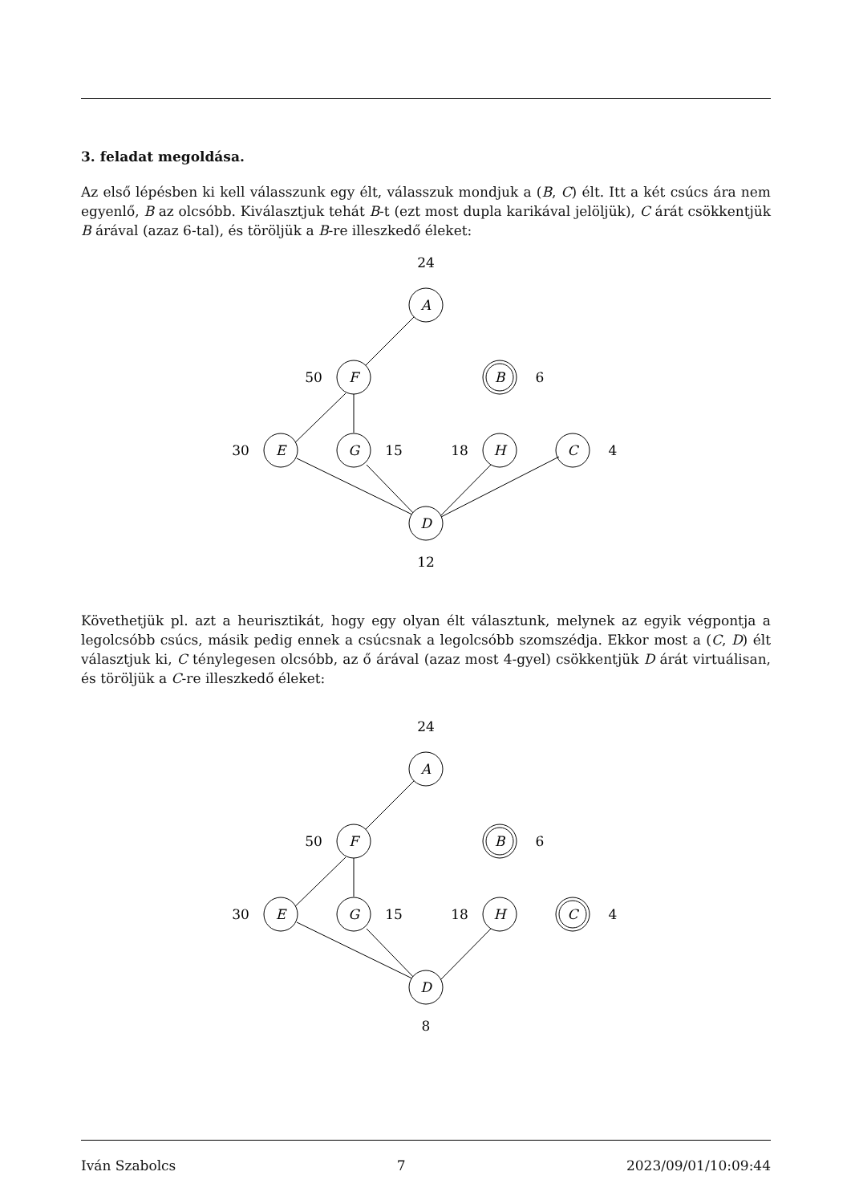3. feladat megoldása.
Az első lépésben ki kell válasszunk egy élt, válasszuk mondjuk a (B, C) élt. Itt a két csúcs ára nem egyenlő, B az olcsóbb. Kiválasztjuk tehát B-t (ezt most dupla karikával jelöljük), C árát csökkentjük B árával (azaz 6-tal), és töröljük a B-re illeszkedő éleket:
A
F
B
E
G
H
C
D
24
50
6
30
15
18
4
12
Követhetjük pl. azt a heurisztikát, hogy egy olyan élt választunk, melynek az egyik végpontja a legolcsóbb csúcs, másik pedig ennek a csúcsnak a legolcsóbb szomszédja. Ekkor most a (C, D) élt választjuk ki, C ténylegesen olcsóbb, az ő árával (azaz most 4-gyel) csökkentjük D árát virtuálisan, és töröljük a C-re illeszkedő éleket:
A
F
B
E
G
H
C
D
24
50
6
30
15
18
4
8
Iván Szabolcs 7 2023/09/01/10:09:44